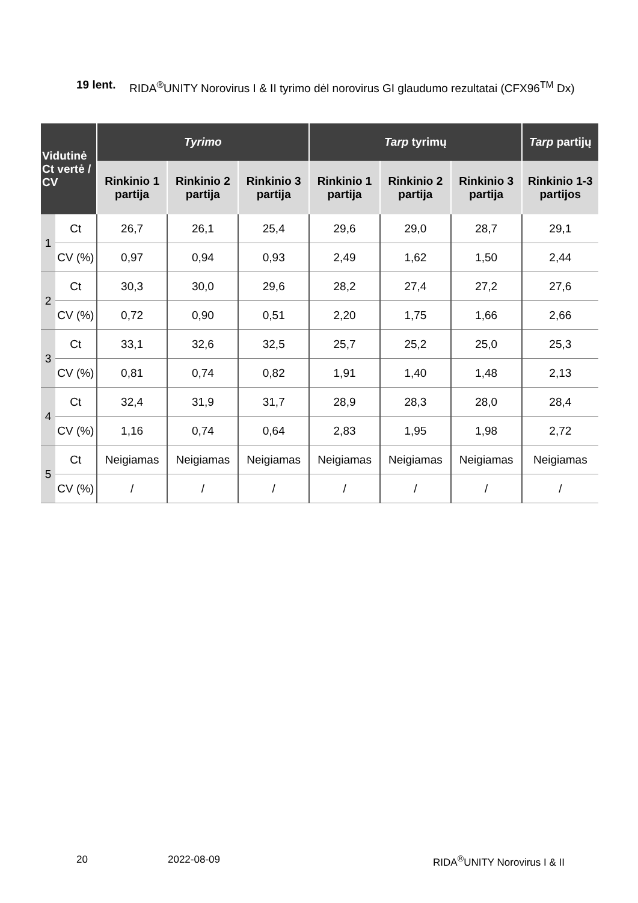19 lent. RIDA<sup>®</sup>UNITY Norovirus I & II tyrimo dėl norovirus GI glaudumo rezultatai (CFX96<sup>TM</sup> Dx)
| Vidutinė Ct vertė / CV | | Tyrimo | | | Tarp tyrimų | | | Tarp partijų |
| --- | --- | --- | --- | --- | --- | --- | --- | --- |
| | | Rinkinio 1 partija | Rinkinio 2 partija | Rinkinio 3 partija | Rinkinio 1 partija | Rinkinio 2 partija | Rinkinio 3 partija | Rinkinio 1-3 partijos |
| 1 | Ct | 26,7 | 26,1 | 25,4 | 29,6 | 29,0 | 28,7 | 29,1 |
| | CV (%) | 0,97 | 0,94 | 0,93 | 2,49 | 1,62 | 1,50 | 2,44 |
| 2 | Ct | 30,3 | 30,0 | 29,6 | 28,2 | 27,4 | 27,2 | 27,6 |
| | CV (%) | 0,72 | 0,90 | 0,51 | 2,20 | 1,75 | 1,66 | 2,66 |
| 3 | Ct | 33,1 | 32,6 | 32,5 | 25,7 | 25,2 | 25,0 | 25,3 |
| | CV (%) | 0,81 | 0,74 | 0,82 | 1,91 | 1,40 | 1,48 | 2,13 |
| 4 | Ct | 32,4 | 31,9 | 31,7 | 28,9 | 28,3 | 28,0 | 28,4 |
| | CV (%) | 1,16 | 0,74 | 0,64 | 2,83 | 1,95 | 1,98 | 2,72 |
| 5 | Ct | Neigiamas | Neigiamas | Neigiamas | Neigiamas | Neigiamas | Neigiamas | Neigiamas |
| | CV (%) | / | / | / | / | / | / | / |
20 2022-08-09 RIDA<sup>®</sup>UNITY Norovirus I & II